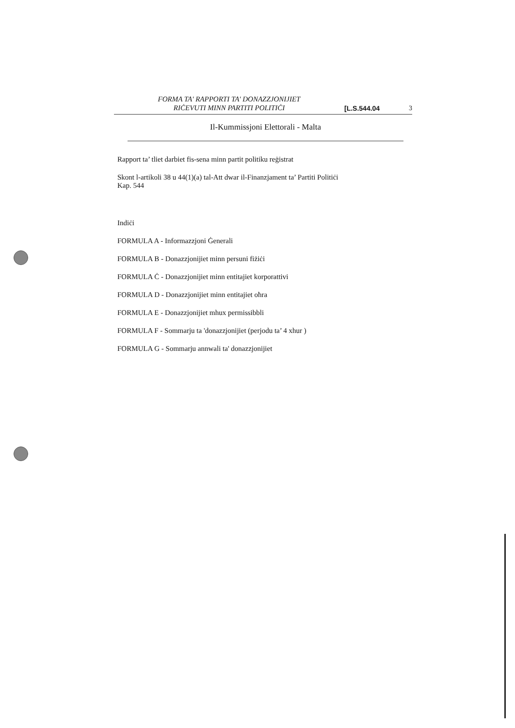FORMA TA' RAPPORTI TA' DONAZZJONIJIET
RIĊEVUTI MINN PARTITI POLITIĊI
[L.S.544.04
3
Il-Kummissjoni Elettorali - Malta
Rapport ta’ tliet darbiet fis-sena minn partit politiku reġistrat
Skont l-artikoli 38 u 44(1)(a) tal-Att dwar il-Finanzjament ta’ Partiti Politiċi
Kap. 544
Indiċi
FORMULA A - Informazzjoni Ġenerali
FORMULA B - Donazzjonijiet minn persuni fiżiċi
FORMULA Ċ - Donazzjonijiet minn entitajiet korporattivi
FORMULA D - Donazzjonijiet minn entitajiet oħra
FORMULA E - Donazzjonijiet mhux permissibbli
FORMULA F - Sommarju ta 'donazzjonijiet (perjodu ta’ 4 xhur )
FORMULA G - Sommarju annwali ta' donazzjonijiet